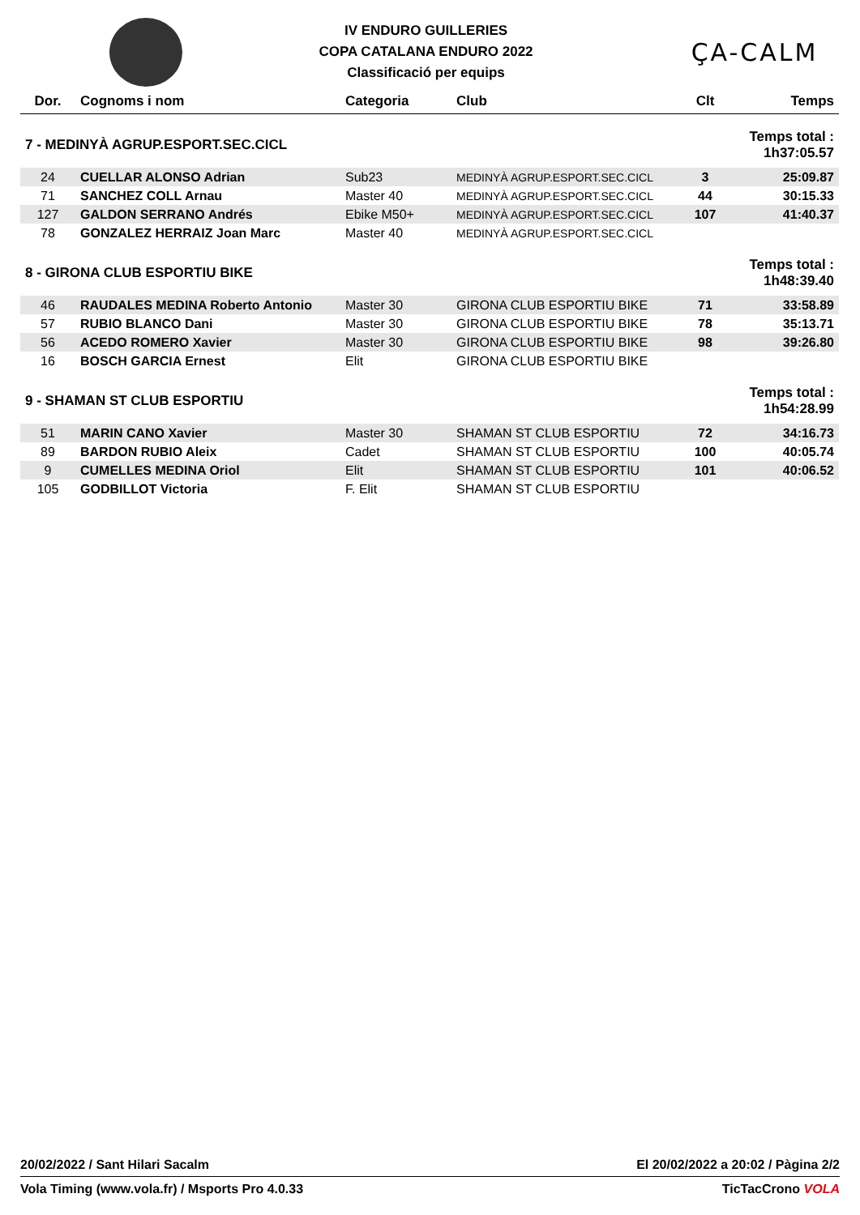IV ENDURO GUILLERIES
COPA CATALANA ENDURO 2022
Classificació per equips
ÇA-CALM
| Dor. | Cognoms i nom | Categoria | Club | Clt | Temps |
| --- | --- | --- | --- | --- | --- |
| 7 - MEDINYÀ AGRUP.ESPORT.SEC.CICL | | | | Temps total : 1h37:05.57 | |
| 24 | CUELLAR ALONSO Adrian | Sub23 | MEDINYÀ AGRUP.ESPORT.SEC.CICL | 3 | 25:09.87 |
| 71 | SANCHEZ COLL Arnau | Master 40 | MEDINYÀ AGRUP.ESPORT.SEC.CICL | 44 | 30:15.33 |
| 127 | GALDON SERRANO Andrés | Ebike M50+ | MEDINYÀ AGRUP.ESPORT.SEC.CICL | 107 | 41:40.37 |
| 78 | GONZALEZ HERRAIZ Joan Marc | Master 40 | MEDINYÀ AGRUP.ESPORT.SEC.CICL | | |
| 8 - GIRONA CLUB ESPORTIU BIKE | | | | Temps total : 1h48:39.40 | |
| 46 | RAUDALES MEDINA Roberto Antonio | Master 30 | GIRONA CLUB ESPORTIU BIKE | 71 | 33:58.89 |
| 57 | RUBIO BLANCO Dani | Master 30 | GIRONA CLUB ESPORTIU BIKE | 78 | 35:13.71 |
| 56 | ACEDO ROMERO Xavier | Master 30 | GIRONA CLUB ESPORTIU BIKE | 98 | 39:26.80 |
| 16 | BOSCH GARCIA Ernest | Elit | GIRONA CLUB ESPORTIU BIKE | | |
| 9 - SHAMAN ST CLUB ESPORTIU | | | | Temps total : 1h54:28.99 | |
| 51 | MARIN CANO Xavier | Master 30 | SHAMAN ST CLUB ESPORTIU | 72 | 34:16.73 |
| 89 | BARDON RUBIO Aleix | Cadet | SHAMAN ST CLUB ESPORTIU | 100 | 40:05.74 |
| 9 | CUMELLES MEDINA Oriol | Elit | SHAMAN ST CLUB ESPORTIU | 101 | 40:06.52 |
| 105 | GODBILLOT Victoria | F. Elit | SHAMAN ST CLUB ESPORTIU | | |
20/02/2022 / Sant Hilari Sacalm El 20/02/2022 a 20:02 / Pàgina 2/2
Vola Timing (www.vola.fr) / Msports Pro 4.0.33 TicTacCrono VOLA